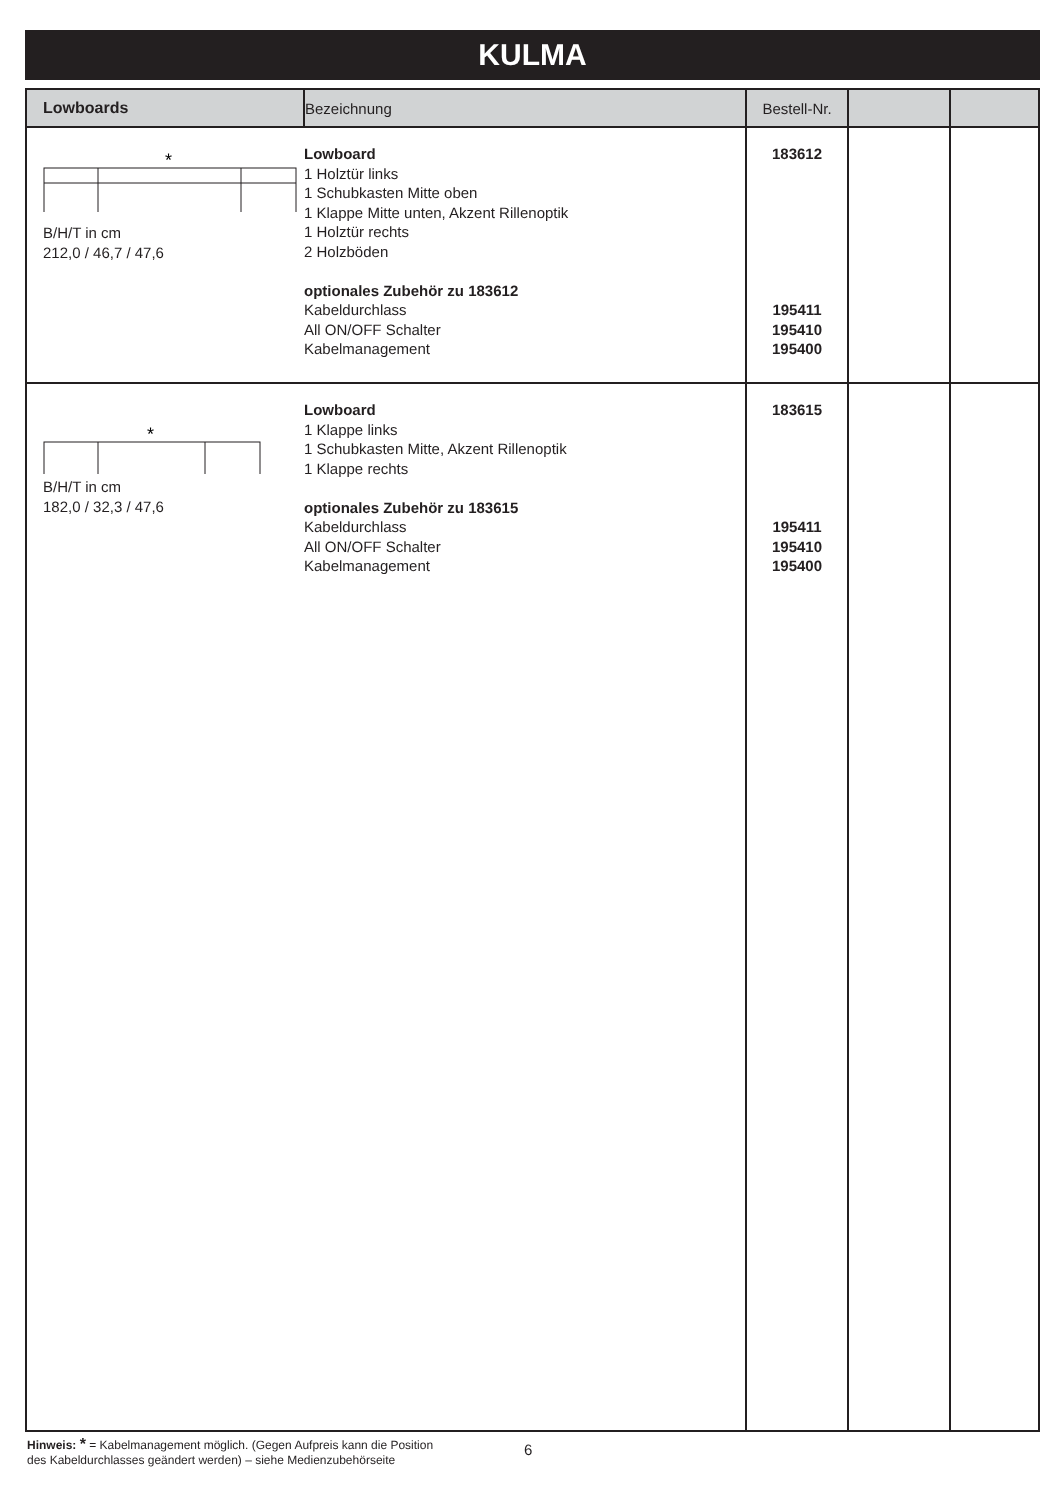KULMA
| Lowboards | Bezeichnung | Bestell-Nr. | | |
| --- | --- | --- | --- | --- |
| * B/H/T in cm 212,0 / 46,7 / 47,6 | Lowboard 1 Holztür links 1 Schubkasten Mitte oben 1 Klappe Mitte unten, Akzent Rillenoptik 1 Holztür rechts 2 Holzböden optionales Zubehör zu 183612 Kabeldurchlass All ON/OFF Schalter Kabelmanagement | 183612 195411 195410 195400 | | |
| * B/H/T in cm 182,0 / 32,3 / 47,6 | Lowboard 1 Klappe links 1 Schubkasten Mitte, Akzent Rillenoptik 1 Klappe rechts optionales Zubehör zu 183615 Kabeldurchlass All ON/OFF Schalter Kabelmanagement | 183615 195411 195410 195400 | | |
Hinweis: * = Kabelmanagement möglich. (Gegen Aufpreis kann die Position
des Kabeldurchlasses geändert werden) – siehe Medienzubehörseite
6